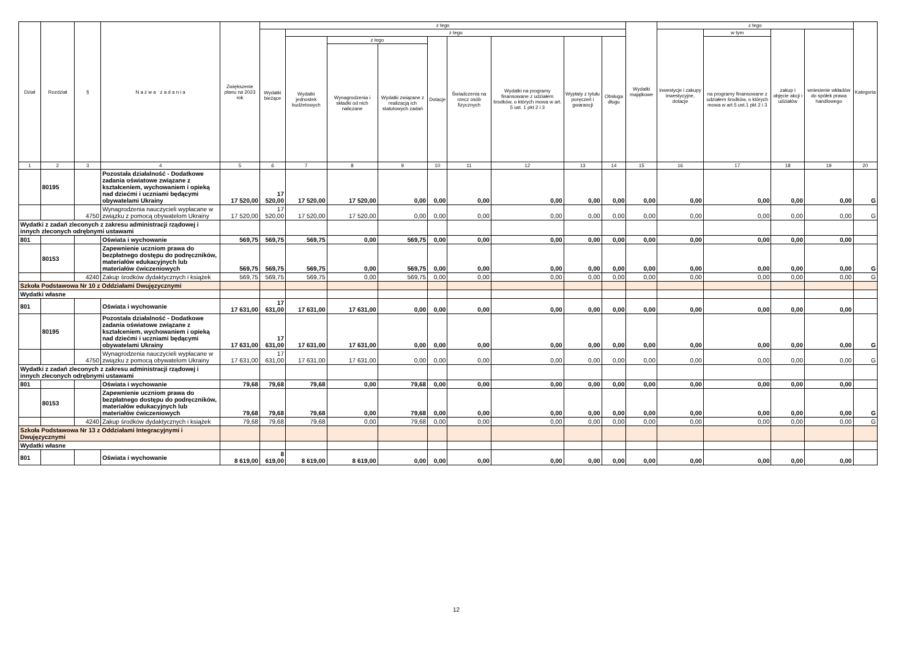| Dział | Rozdział | § | N a z w a z a d a n i a | Zwiększenie planu na 2023 rok | z tego | | | | | | | | | Wydatki majątkowe | z tego | | | | Kategoria |
| --- | --- | --- | --- | --- | --- | --- | --- | --- | --- | --- | --- | --- | --- | --- | --- | --- | --- | --- | --- |
| | | | | | Wydatki bieżące | z tego | | | | | | | | | inwestycje i zakupy inwestycyjne, dotacje | w tym | zakup i objęcie akcji i udziałów | wniesienie wkładów do spółek prawa handlowego | |
| | | | | | | Wydatki jednostek budżetowych | z tego | | Dotacje | Świadczenia na rzecz osób fizycznych | Wydatki na programy finansowane z udziałem środków, o których mowa w art. 5 ust. 1 pkt 2 i 3 | Wypłaty z tytułu poręczeń i gwarancji | Obsługa długu | | | na programy finansowane z udziałem środków, o których mowa w art.5 ust.1 pkt 2 i 3 | | | |
| | | | | | | | Wynagrodzenia i składki od nich naliczane | Wydatki związane z realizacją ich statutowych zadań | | | | | | | | | | | |
| 1 | 2 | 3 | 4 | 5 | 6 | 7 | 8 | 9 | 10 | 11 | 12 | 13 | 14 | 15 | 16 | 17 | 18 | 19 | 20 |
| | 80195 | | Pozostała działalność - Dodatkowe zadania oświatowe związane z kształceniem, wychowaniem i opieką nad dziećmi i uczniami będącymi obywatelami Ukrainy | 17 520,00 | 17 520,00 | 17 520,00 | 17 520,00 | 0,00 | 0,00 | 0,00 | 0,00 | 0,00 | 0,00 | 0,00 | 0,00 | 0,00 | 0,00 | 0,00 | G |
| | | 4750 | Wynagrodzenia nauczycieli wypłacane w związku z pomocą obywatelom Ukrainy | 17 520,00 | 17 520,00 | 17 520,00 | 17 520,00 | 0,00 | 0,00 | 0,00 | 0,00 | 0,00 | 0,00 | 0,00 | 0,00 | 0,00 | 0,00 | 0,00 | G |
| Wydatki z zadań zleconych z zakresu administracji rządowej i innych zleconych odrębnymi ustawami | | | | | | | | | | | | | | | | | | | |
| 801 | | | Oświata i wychowanie | 569,75 | 569,75 | 569,75 | 0,00 | 569,75 | 0,00 | 0,00 | 0,00 | 0,00 | 0,00 | 0,00 | 0,00 | 0,00 | 0,00 | 0,00 | |
| | 80153 | | Zapewnienie uczniom prawa do bezpłatnego dostępu do podręczników, materiałów edukacyjnych lub materiałów ćwiczeniowych | 569,75 | 569,75 | 569,75 | 0,00 | 569,75 | 0,00 | 0,00 | 0,00 | 0,00 | 0,00 | 0,00 | 0,00 | 0,00 | 0,00 | 0,00 | G |
| | | 4240 | Zakup środków dydaktycznych i książek | 569,75 | 569,75 | 569,75 | 0,00 | 569,75 | 0,00 | 0,00 | 0,00 | 0,00 | 0,00 | 0,00 | 0,00 | 0,00 | 0,00 | 0,00 | G |
| Szkoła Podstawowa Nr 10 z Oddziałami Dwujęzycznymi | | | | | | | | | | | | | | | | | | | |
| Wydatki własne | | | | | | | | | | | | | | | | | | | |
| 801 | | | Oświata i wychowanie | 17 631,00 | 17 631,00 | 17 631,00 | 17 631,00 | 0,00 | 0,00 | 0,00 | 0,00 | 0,00 | 0,00 | 0,00 | 0,00 | 0,00 | 0,00 | 0,00 | |
| | 80195 | | Pozostała działalność - Dodatkowe zadania oświatowe związane z kształceniem, wychowaniem i opieką nad dziećmi i uczniami będącymi obywatelami Ukrainy | 17 631,00 | 17 631,00 | 17 631,00 | 17 631,00 | 0,00 | 0,00 | 0,00 | 0,00 | 0,00 | 0,00 | 0,00 | 0,00 | 0,00 | 0,00 | 0,00 | G |
| | | 4750 | Wynagrodzenia nauczycieli wypłacane w związku z pomocą obywatelom Ukrainy | 17 631,00 | 17 631,00 | 17 631,00 | 17 631,00 | 0,00 | 0,00 | 0,00 | 0,00 | 0,00 | 0,00 | 0,00 | 0,00 | 0,00 | 0,00 | 0,00 | G |
| Wydatki z zadań zleconych z zakresu administracji rządowej i innych zleconych odrębnymi ustawami | | | | | | | | | | | | | | | | | | | |
| 801 | | | Oświata i wychowanie | 79,68 | 79,68 | 79,68 | 0,00 | 79,68 | 0,00 | 0,00 | 0,00 | 0,00 | 0,00 | 0,00 | 0,00 | 0,00 | 0,00 | 0,00 | |
| | 80153 | | Zapewnienie uczniom prawa do bezpłatnego dostępu do podręczników, materiałów edukacyjnych lub materiałów ćwiczeniowych | 79,68 | 79,68 | 79,68 | 0,00 | 79,68 | 0,00 | 0,00 | 0,00 | 0,00 | 0,00 | 0,00 | 0,00 | 0,00 | 0,00 | 0,00 | G |
| | | 4240 | Zakup środków dydaktycznych i książek | 79,68 | 79,68 | 79,68 | 0,00 | 79,68 | 0,00 | 0,00 | 0,00 | 0,00 | 0,00 | 0,00 | 0,00 | 0,00 | 0,00 | 0,00 | G |
| Szkoła Podstawowa Nr 13 z Oddziałami Integracyjnymi i Dwujęzycznymi | | | | | | | | | | | | | | | | | | | |
| Wydatki własne | | | | | | | | | | | | | | | | | | | |
| 801 | | | Oświata i wychowanie | 8 619,00 | 8 619,00 | 8 619,00 | 8 619,00 | 0,00 | 0,00 | 0,00 | 0,00 | 0,00 | 0,00 | 0,00 | 0,00 | 0,00 | 0,00 | 0,00 | |
12